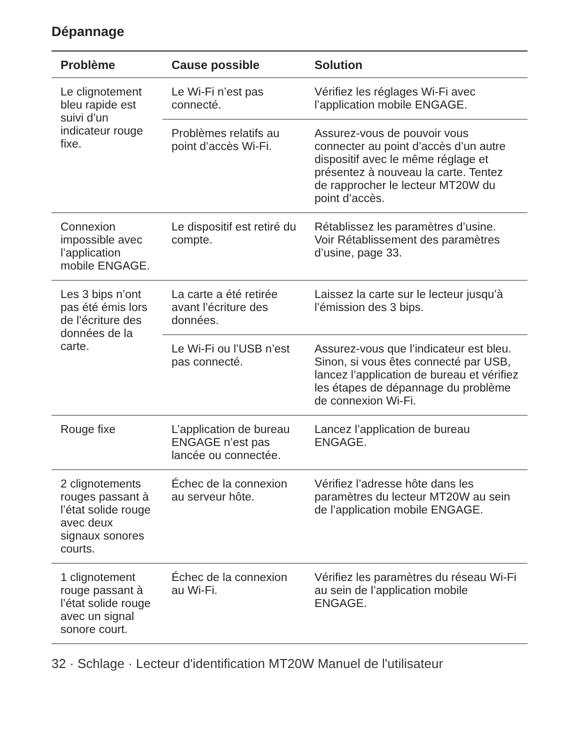Dépannage
| Problème | Cause possible | Solution |
| --- | --- | --- |
| Le clignotement bleu rapide est suivi d’un indicateur rouge fixe. | Le Wi-Fi n’est pas connecté. | Vérifiez les réglages Wi-Fi avec l’application mobile ENGAGE. |
| | Problèmes relatifs au point d’accès Wi-Fi. | Assurez-vous de pouvoir vous connecter au point d’accès d’un autre dispositif avec le même réglage et présentez à nouveau la carte. Tentez de rapprocher le lecteur MT20W du point d’accès. |
| Connexion impossible avec l’application mobile ENGAGE. | Le dispositif est retiré du compte. | Rétablissez les paramètres d’usine. Voir Rétablissement des paramètres d’usine, page 33. |
| Les 3 bips n’ont pas été émis lors de l’écriture des données de la carte. | La carte a été retirée avant l’écriture des données. | Laissez la carte sur le lecteur jusqu’à l’émission des 3 bips. |
| | Le Wi-Fi ou l’USB n’est pas connecté. | Assurez-vous que l’indicateur est bleu. Sinon, si vous êtes connecté par USB, lancez l’application de bureau et vérifiez les étapes de dépannage du problème de connexion Wi-Fi. |
| Rouge fixe | L’application de bureau ENGAGE n’est pas lancée ou connectée. | Lancez l’application de bureau ENGAGE. |
| 2 clignotements rouges passant à l’état solide rouge avec deux signaux sonores courts. | Échec de la connexion au serveur hôte. | Vérifiez l’adresse hôte dans les paramètres du lecteur MT20W au sein de l’application mobile ENGAGE. |
| 1 clignotement rouge passant à l’état solide rouge avec un signal sonore court. | Échec de la connexion au Wi-Fi. | Vérifiez les paramètres du réseau Wi-Fi au sein de l’application mobile ENGAGE. |
32 · Schlage · Lecteur d'identification MT20W Manuel de l'utilisateur